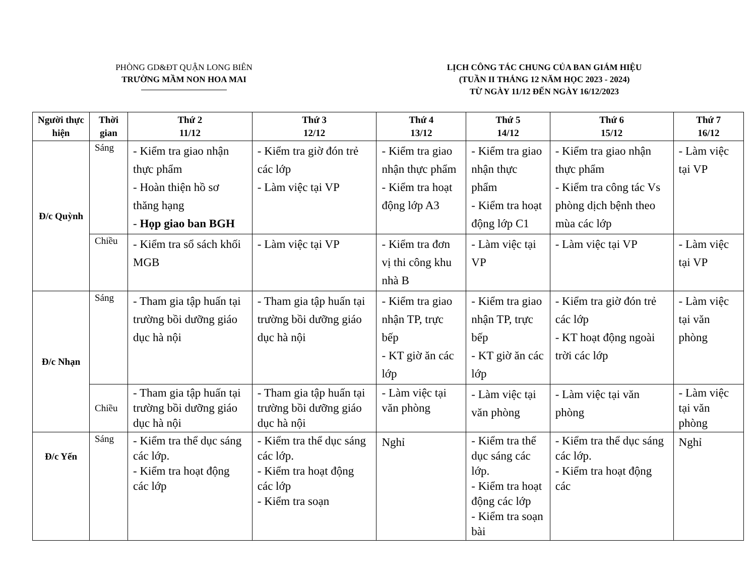PHÒNG GD&ĐT QUẬN LONG BIÊN
TRƯỜNG MẦM NON HOA MAI
LỊCH CÔNG TÁC CHUNG CỦA BAN GIÁM HIỆU
(TUẦN II THÁNG 12 NĂM HỌC 2023 - 2024)
TỪ NGÀY 11/12 ĐẾN NGÀY 16/12/2023
| Người thực hiện | Thời gian | Thứ 2 11/12 | Thứ 3 12/12 | Thứ 4 13/12 | Thứ 5 14/12 | Thứ 6 15/12 | Thứ 7 16/12 |
| --- | --- | --- | --- | --- | --- | --- | --- |
| Đ/c Quỳnh | Sáng | - Kiểm tra giao nhận thực phẩm - Hoàn thiện hồ sơ thăng hạng - Họp giao ban BGH | - Kiểm tra giờ đón trẻ các lớp - Làm việc tại VP | - Kiểm tra giao nhận thực phẩm - Kiểm tra hoạt động lớp A3 | - Kiểm tra giao nhận thực phẩm - Kiểm tra hoạt động lớp C1 | - Kiểm tra giao nhận thực phẩm - Kiểm tra công tác Vs phòng dịch bệnh theo mùa các lớp | - Làm việc tại VP |
| | Chiều | - Kiểm tra sổ sách khối MGB | - Làm việc tại VP | - Kiểm tra đơn vị thi công khu nhà B | - Làm việc tại VP | - Làm việc tại VP | - Làm việc tại VP |
| Đ/c Nhạn | Sáng | - Tham gia tập huấn tại trường bồi dưỡng giáo dục hà nội | - Tham gia tập huấn tại trường bồi dưỡng giáo dục hà nội | - Kiểm tra giao nhận TP, trực bếp - KT giờ ăn các lớp | - Kiểm tra giao nhận TP, trực bếp - KT giờ ăn các lớp | - Kiểm tra giờ đón trẻ các lớp - KT hoạt động ngoài trời các lớp | - Làm việc tại văn phòng |
| | Chiều | - Tham gia tập huấn tại trường bồi dưỡng giáo dục hà nội | - Tham gia tập huấn tại trường bồi dưỡng giáo dục hà nội | - Làm việc tại văn phòng | - Làm việc tại văn phòng | - Làm việc tại văn phòng | - Làm việc tại văn phòng |
| Đ/c Yến | Sáng | - Kiểm tra thể dục sáng các lớp. - Kiểm tra hoạt động các lớp | - Kiểm tra thể dục sáng các lớp. - Kiểm tra hoạt động các lớp - Kiểm tra soạn | Nghỉ | - Kiểm tra thể dục sáng các lớp. - Kiểm tra hoạt động các lớp - Kiểm tra soạn bài | - Kiểm tra thể dục sáng các lớp. - Kiểm tra hoạt động các | Nghỉ |